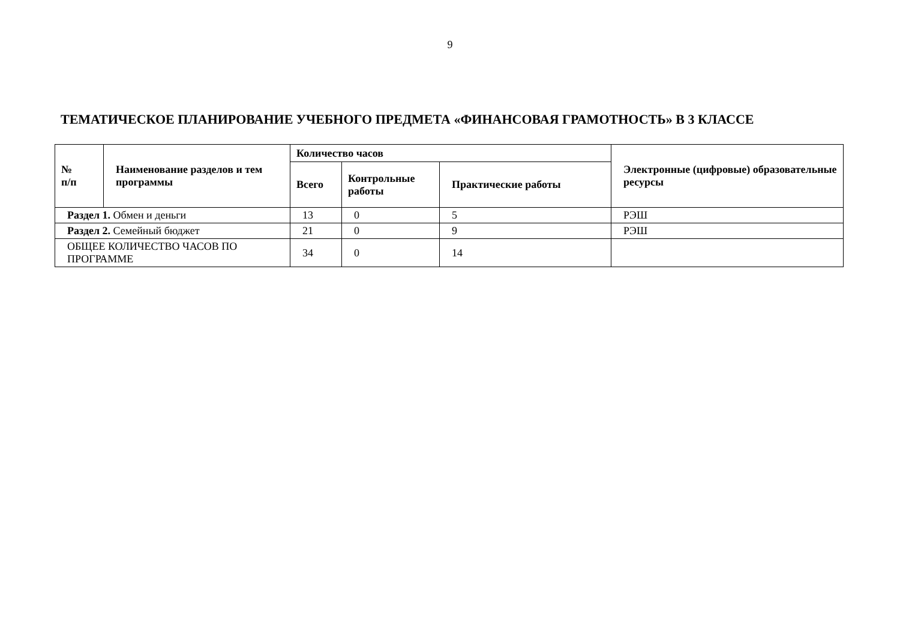9
ТЕМАТИЧЕСКОЕ ПЛАНИРОВАНИЕ УЧЕБНОГО ПРЕДМЕТА «ФИНАНСОВАЯ ГРАМОТНОСТЬ» В 3 КЛАССЕ
| № п/п | Наименование разделов и тем программы | Количество часов | | | Электронные (цифровые) образовательные ресурсы |
| --- | --- | --- | --- | --- | --- |
| | | Всего | Контрольные работы | Практические работы | |
| Раздел 1. Обмен и деньги | | 13 | 0 | 5 | РЭШ |
| Раздел 2. Семейный бюджет | | 21 | 0 | 9 | РЭШ |
| ОБЩЕЕ КОЛИЧЕСТВО ЧАСОВ ПО ПРОГРАММЕ | | 34 | 0 | 14 | |